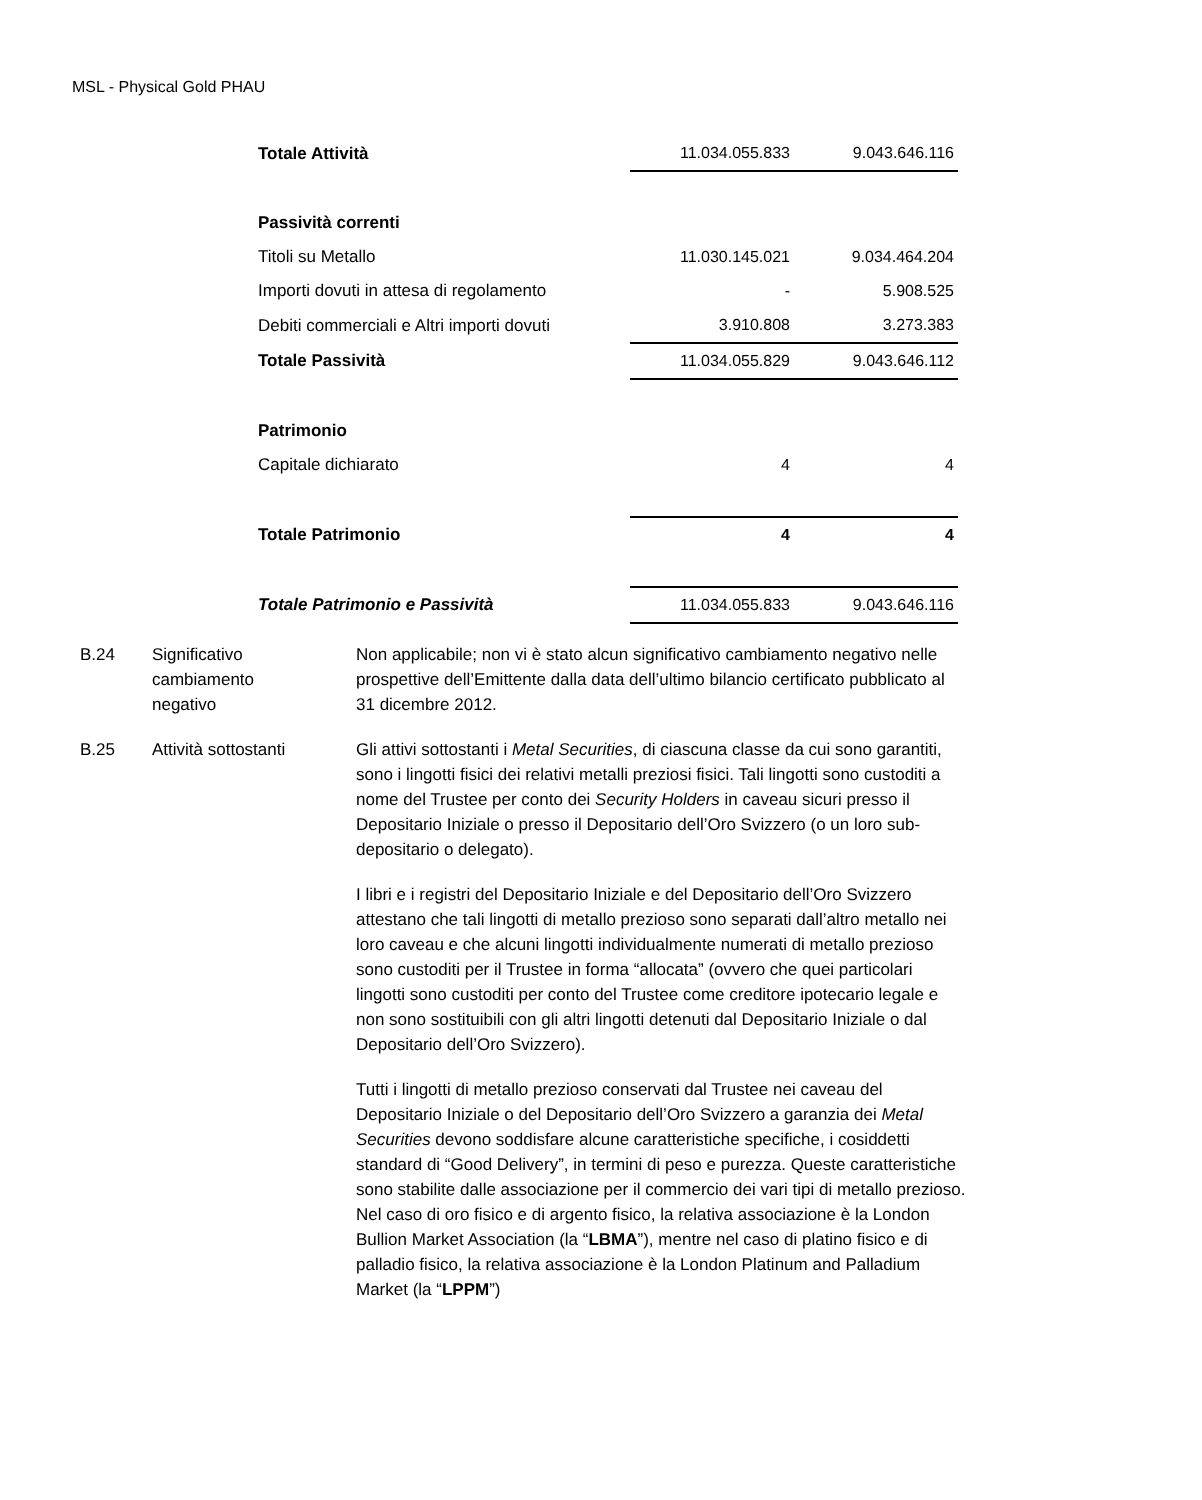MSL - Physical Gold PHAU
| Totale Attività | 11.034.055.833 | 9.043.646.116 |
| Passività correnti | | |
| Titoli su Metallo | 11.030.145.021 | 9.034.464.204 |
| Importi dovuti in attesa di regolamento | - | 5.908.525 |
| Debiti commerciali e Altri importi dovuti | 3.910.808 | 3.273.383 |
| Totale Passività | 11.034.055.829 | 9.043.646.112 |
| Patrimonio | | |
| Capitale dichiarato | 4 | 4 |
| Totale Patrimonio | 4 | 4 |
| Totale Patrimonio e Passività | 11.034.055.833 | 9.043.646.116 |
| B.24 | Significativo cambiamento negativo | Non applicabile; non vi è stato alcun significativo cambiamento negativo nelle prospettive dell’Emittente dalla data dell’ultimo bilancio certificato pubblicato al 31 dicembre 2012. |
| B.25 | Attività sottostanti | Gli attivi sottostanti i Metal Securities , di ciascuna classe da cui sono garantiti, sono i lingotti fisici dei relativi metalli preziosi fisici. Tali lingotti sono custoditi a nome del Trustee per conto dei Security Holders in caveau sicuri presso il Depositario Iniziale o presso il Depositario dell’Oro Svizzero (o un loro sub-depositario o delegato). I libri e i registri del Depositario Iniziale e del Depositario dell’Oro Svizzero attestano che tali lingotti di metallo prezioso sono separati dall’altro metallo nei loro caveau e che alcuni lingotti individualmente numerati di metallo prezioso sono custoditi per il Trustee in forma “allocata” (ovvero che quei particolari lingotti sono custoditi per conto del Trustee come creditore ipotecario legale e non sono sostituibili con gli altri lingotti detenuti dal Depositario Iniziale o dal Depositario dell’Oro Svizzero). Tutti i lingotti di metallo prezioso conservati dal Trustee nei caveau del Depositario Iniziale o del Depositario dell’Oro Svizzero a garanzia dei Metal Securities devono soddisfare alcune caratteristiche specifiche, i cosiddetti standard di “Good Delivery”, in termini di peso e purezza. Queste caratteristiche sono stabilite dalle associazione per il commercio dei vari tipi di metallo prezioso. Nel caso di oro fisico e di argento fisico, la relativa associazione è la London Bullion Market Association (la “ LBMA ”), mentre nel caso di platino fisico e di palladio fisico, la relativa associazione è la London Platinum and Palladium Market (la “ LPPM ”) |